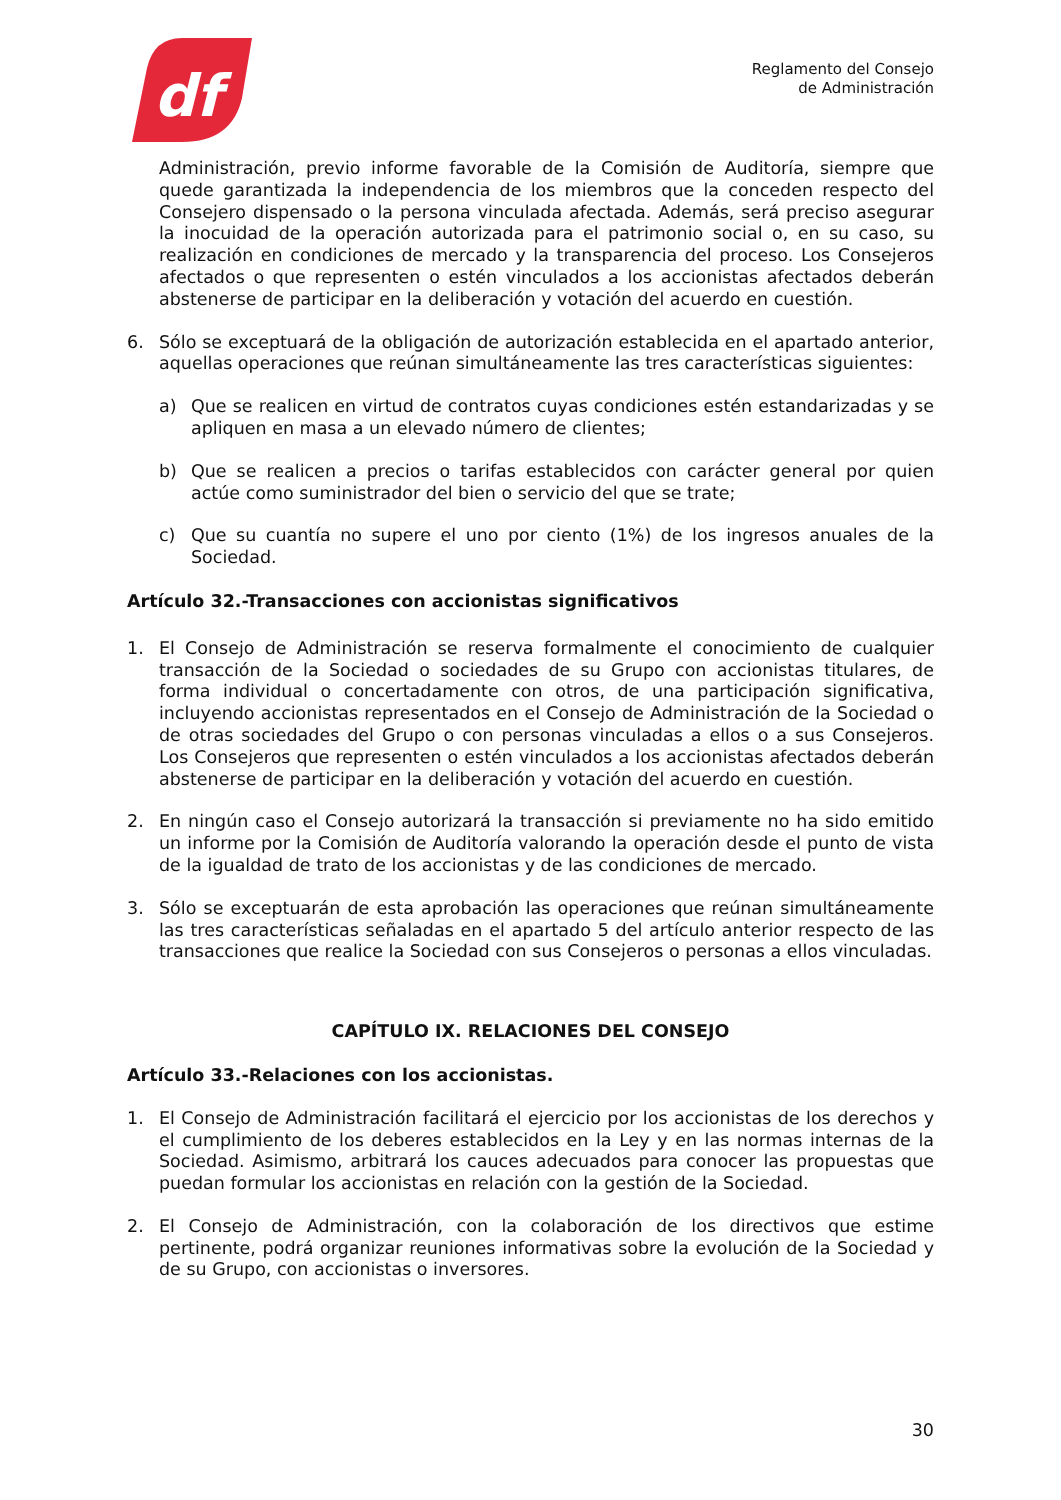df
Reglamento del Consejo
de Administración
Administración, previo informe favorable de la Comisión de Auditoría, siempre que quede garantizada la independencia de los miembros que la conceden respecto del Consejero dispensado o la persona vinculada afectada. Además, será preciso asegurar la inocuidad de la operación autorizada para el patrimonio social o, en su caso, su realización en condiciones de mercado y la transparencia del proceso. Los Consejeros afectados o que representen o estén vinculados a los accionistas afectados deberán abstenerse de participar en la deliberación y votación del acuerdo en cuestión.
6. Sólo se exceptuará de la obligación de autorización establecida en el apartado anterior, aquellas operaciones que reúnan simultáneamente las tres características siguientes:
a) Que se realicen en virtud de contratos cuyas condiciones estén estandarizadas y se apliquen en masa a un elevado número de clientes;
b) Que se realicen a precios o tarifas establecidos con carácter general por quien actúe como suministrador del bien o servicio del que se trate;
c) Que su cuantía no supere el uno por ciento (1%) de los ingresos anuales de la Sociedad.
Artículo 32.-Transacciones con accionistas significativos
1. El Consejo de Administración se reserva formalmente el conocimiento de cualquier transacción de la Sociedad o sociedades de su Grupo con accionistas titulares, de forma individual o concertadamente con otros, de una participación significativa, incluyendo accionistas representados en el Consejo de Administración de la Sociedad o de otras sociedades del Grupo o con personas vinculadas a ellos o a sus Consejeros. Los Consejeros que representen o estén vinculados a los accionistas afectados deberán abstenerse de participar en la deliberación y votación del acuerdo en cuestión.
2. En ningún caso el Consejo autorizará la transacción si previamente no ha sido emitido un informe por la Comisión de Auditoría valorando la operación desde el punto de vista de la igualdad de trato de los accionistas y de las condiciones de mercado.
3. Sólo se exceptuarán de esta aprobación las operaciones que reúnan simultáneamente las tres características señaladas en el apartado 5 del artículo anterior respecto de las transacciones que realice la Sociedad con sus Consejeros o personas a ellos vinculadas.
CAPÍTULO IX. RELACIONES DEL CONSEJO
Artículo 33.-Relaciones con los accionistas.
1. El Consejo de Administración facilitará el ejercicio por los accionistas de los derechos y el cumplimiento de los deberes establecidos en la Ley y en las normas internas de la Sociedad. Asimismo, arbitrará los cauces adecuados para conocer las propuestas que puedan formular los accionistas en relación con la gestión de la Sociedad.
2. El Consejo de Administración, con la colaboración de los directivos que estime pertinente, podrá organizar reuniones informativas sobre la evolución de la Sociedad y de su Grupo, con accionistas o inversores.
30